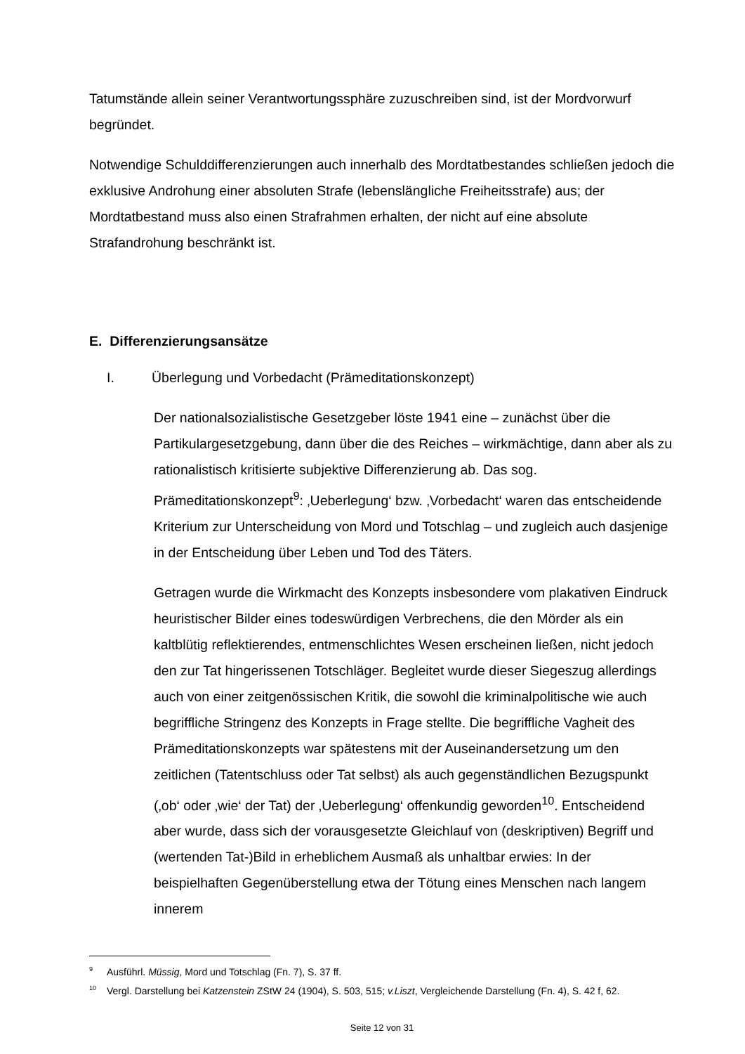Tatumstände allein seiner Verantwortungssphäre zuzuschreiben sind, ist der Mordvorwurf begründet.
Notwendige Schulddifferenzierungen auch innerhalb des Mordtatbestandes schließen jedoch die exklusive Androhung einer absoluten Strafe (lebenslängliche Freiheitsstrafe) aus; der Mordtatbestand muss also einen Strafrahmen erhalten, der nicht auf eine absolute Strafandrohung beschränkt ist.
E. Differenzierungsansätze
I. Überlegung und Vorbedacht (Prämeditationskonzept)
Der nationalsozialistische Gesetzgeber löste 1941 eine – zunächst über die Partikulargesetzgebung, dann über die des Reiches – wirkmächtige, dann aber als zu rationalistisch kritisierte subjektive Differenzierung ab. Das sog. Prämeditationskonzept<sup>9</sup>: ‚Ueberlegung‘ bzw. ‚Vorbedacht‘ waren das entscheidende Kriterium zur Unterscheidung von Mord und Totschlag – und zugleich auch dasjenige in der Entscheidung über Leben und Tod des Täters.
Getragen wurde die Wirkmacht des Konzepts insbesondere vom plakativen Eindruck heuristischer Bilder eines todeswürdigen Verbrechens, die den Mörder als ein kaltblütig reflektierendes, entmenschlichtes Wesen erscheinen ließen, nicht jedoch den zur Tat hingerissenen Totschläger. Begleitet wurde dieser Siegeszug allerdings auch von einer zeitgenössischen Kritik, die sowohl die kriminalpolitische wie auch begriffliche Stringenz des Konzepts in Frage stellte. Die begriffliche Vagheit des Prämeditationskonzepts war spätestens mit der Auseinandersetzung um den zeitlichen (Tatentschluss oder Tat selbst) als auch gegenständlichen Bezugspunkt (‚ob‘ oder ‚wie‘ der Tat) der ‚Ueberlegung‘ offenkundig geworden<sup>10</sup>. Entscheidend aber wurde, dass sich der vorausgesetzte Gleichlauf von (deskriptiven) Begriff und (wertenden Tat-)Bild in erheblichem Ausmaß als unhaltbar erwies: In der beispielhaften Gegenüberstellung etwa der Tötung eines Menschen nach langem innerem
<sup>9</sup> Ausführl. Müssig, Mord und Totschlag (Fn. 7), S. 37 ff.
<sup>10</sup> Vergl. Darstellung bei Katzenstein ZStW 24 (1904), S. 503, 515; v.Liszt, Vergleichende Darstellung (Fn. 4), S. 42 f, 62.
Seite 12 von 31